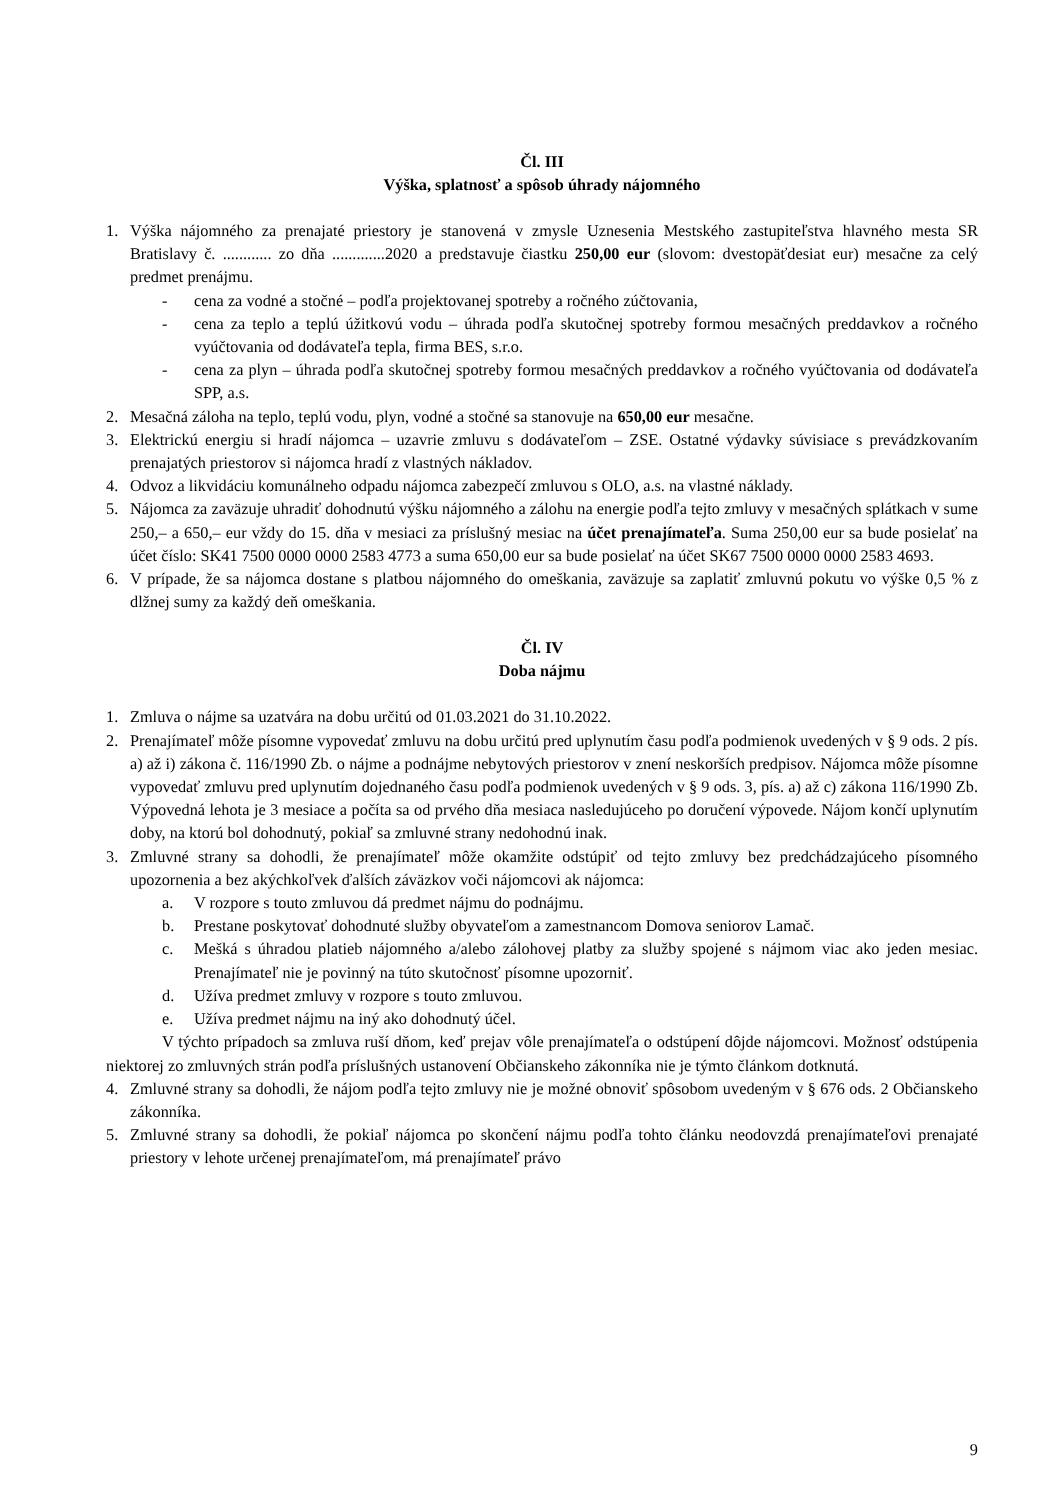Čl. III
Výška, splatnosť a spôsob úhrady nájomného
1. Výška nájomného za prenajaté priestory je stanovená v zmysle Uznesenia Mestského zastupiteľstva hlavného mesta SR Bratislavy č. ............ zo dňa .............2020 a predstavuje čiastku 250,00 eur (slovom: dvestopäťdesiat eur) mesačne za celý predmet prenájmu.
- cena za vodné a stočné – podľa projektovanej spotreby a ročného zúčtovania,
- cena za teplo a teplú úžitkovú vodu – úhrada podľa skutočnej spotreby formou mesačných preddavkov a ročného vyúčtovania od dodávateľa tepla, firma BES, s.r.o.
- cena za plyn – úhrada podľa skutočnej spotreby formou mesačných preddavkov a ročného vyúčtovania od dodávateľa SPP, a.s.
2. Mesačná záloha na teplo, teplú vodu, plyn, vodné a stočné sa stanovuje na 650,00 eur mesačne.
3. Elektrickú energiu si hradí nájomca – uzavrie zmluvu s dodávateľom – ZSE. Ostatné výdavky súvisiace s prevádzkovaním prenajatých priestorov si nájomca hradí z vlastných nákladov.
4. Odvoz a likvidáciu komunálneho odpadu nájomca zabezpečí zmluvou s OLO, a.s. na vlastné náklady.
5. Nájomca za zaväzuje uhradiť dohodnutú výšku nájomného a zálohu na energie podľa tejto zmluvy v mesačných splátkach v sume 250,– a 650,– eur vždy do 15. dňa v mesiaci za príslušný mesiac na účet prenajímateľa. Suma 250,00 eur sa bude posielať na účet číslo: SK41 7500 0000 0000 2583 4773 a suma 650,00 eur sa bude posielať na účet SK67 7500 0000 0000 2583 4693.
6. V prípade, že sa nájomca dostane s platbou nájomného do omeškania, zaväzuje sa zaplatiť zmluvnú pokutu vo výške 0,5 % z dlžnej sumy za každý deň omeškania.
Čl. IV
Doba nájmu
1. Zmluva o nájme sa uzatvára na dobu určitú od 01.03.2021 do 31.10.2022.
2. Prenajímateľ môže písomne vypovedať zmluvu na dobu určitú pred uplynutím času podľa podmienok uvedených v § 9 ods. 2 pís. a) až i) zákona č. 116/1990 Zb. o nájme a podnájme nebytových priestorov v znení neskorších predpisov. Nájomca môže písomne vypovedať zmluvu pred uplynutím dojednaného času podľa podmienok uvedených v § 9 ods. 3, pís. a) až c) zákona 116/1990 Zb. Výpovedná lehota je 3 mesiace a počíta sa od prvého dňa mesiaca nasledujúceho po doručení výpovede. Nájom končí uplynutím doby, na ktorú bol dohodnutý, pokiaľ sa zmluvné strany nedohodnú inak.
3. Zmluvné strany sa dohodli, že prenajímateľ môže okamžite odstúpiť od tejto zmluvy bez predchádzajúceho písomného upozornenia a bez akýchkoľvek ďalších záväzkov voči nájomcovi ak nájomca:
a. V rozpore s touto zmluvou dá predmet nájmu do podnájmu.
b. Prestane poskytovať dohodnuté služby obyvateľom a zamestnancom Domova seniorov Lamač.
c. Mešká s úhradou platieb nájomného a/alebo zálohovej platby za služby spojené s nájmom viac ako jeden mesiac. Prenajímateľ nie je povinný na túto skutočnosť písomne upozorniť.
d. Užíva predmet zmluvy v rozpore s touto zmluvou.
e. Užíva predmet nájmu na iný ako dohodnutý účel.
V týchto prípadoch sa zmluva ruší dňom, keď prejav vôle prenajímateľa o odstúpení dôjde nájomcovi. Možnosť odstúpenia niektorej zo zmluvných strán podľa príslušných ustanovení Občianskeho zákonníka nie je týmto článkom dotknutá.
4. Zmluvné strany sa dohodli, že nájom podľa tejto zmluvy nie je možné obnoviť spôsobom uvedeným v § 676 ods. 2 Občianskeho zákonníka.
5. Zmluvné strany sa dohodli, že pokiaľ nájomca po skončení nájmu podľa tohto článku neodovzdá prenajímateľovi prenajaté priestory v lehote určenej prenajímateľom, má prenajímateľ právo
9